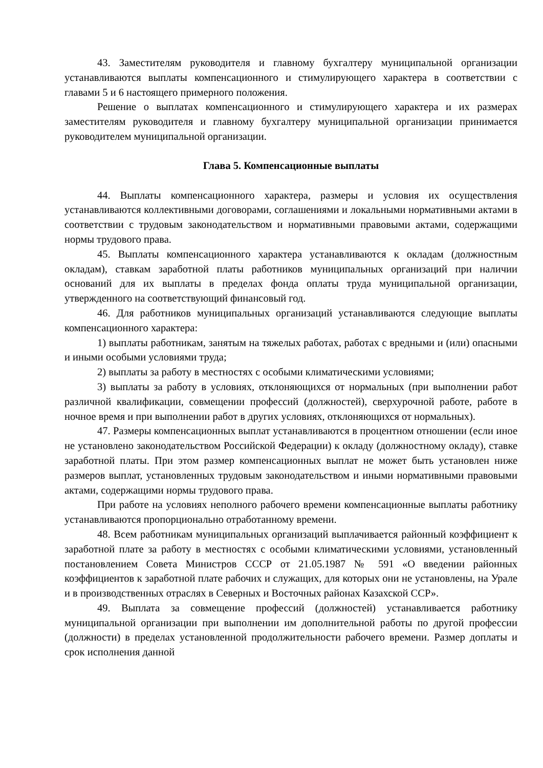43. Заместителям руководителя и главному бухгалтеру муниципальной организации устанавливаются выплаты компенсационного и стимулирующего характера в соответствии с главами 5 и 6 настоящего примерного положения.
Решение о выплатах компенсационного и стимулирующего характера и их размерах заместителям руководителя и главному бухгалтеру муниципальной организации принимается руководителем муниципальной организации.
Глава 5. Компенсационные выплаты
44. Выплаты компенсационного характера, размеры и условия их осуществления устанавливаются коллективными договорами, соглашениями и локальными нормативными актами в соответствии с трудовым законодательством и нормативными правовыми актами, содержащими нормы трудового права.
45. Выплаты компенсационного характера устанавливаются к окладам (должностным окладам), ставкам заработной платы работников муниципальных организаций при наличии оснований для их выплаты в пределах фонда оплаты труда муниципальной организации, утвержденного на соответствующий финансовый год.
46. Для работников муниципальных организаций устанавливаются следующие выплаты компенсационного характера:
1) выплаты работникам, занятым на тяжелых работах, работах с вредными и (или) опасными и иными особыми условиями труда;
2) выплаты за работу в местностях с особыми климатическими условиями;
3) выплаты за работу в условиях, отклоняющихся от нормальных (при выполнении работ различной квалификации, совмещении профессий (должностей), сверхурочной работе, работе в ночное время и при выполнении работ в других условиях, отклоняющихся от нормальных).
47. Размеры компенсационных выплат устанавливаются в процентном отношении (если иное не установлено законодательством Российской Федерации) к окладу (должностному окладу), ставке заработной платы. При этом размер компенсационных выплат не может быть установлен ниже размеров выплат, установленных трудовым законодательством и иными нормативными правовыми актами, содержащими нормы трудового права.
При работе на условиях неполного рабочего времени компенсационные выплаты работнику устанавливаются пропорционально отработанному времени.
48. Всем работникам муниципальных организаций выплачивается районный коэффициент к заработной плате за работу в местностях с особыми климатическими условиями, установленный постановлением Совета Министров СССР от 21.05.1987 № 591 «О введении районных коэффициентов к заработной плате рабочих и служащих, для которых они не установлены, на Урале и в производственных отраслях в Северных и Восточных районах Казахской ССР».
49. Выплата за совмещение профессий (должностей) устанавливается работнику муниципальной организации при выполнении им дополнительной работы по другой профессии (должности) в пределах установленной продолжительности рабочего времени. Размер доплаты и срок исполнения данной